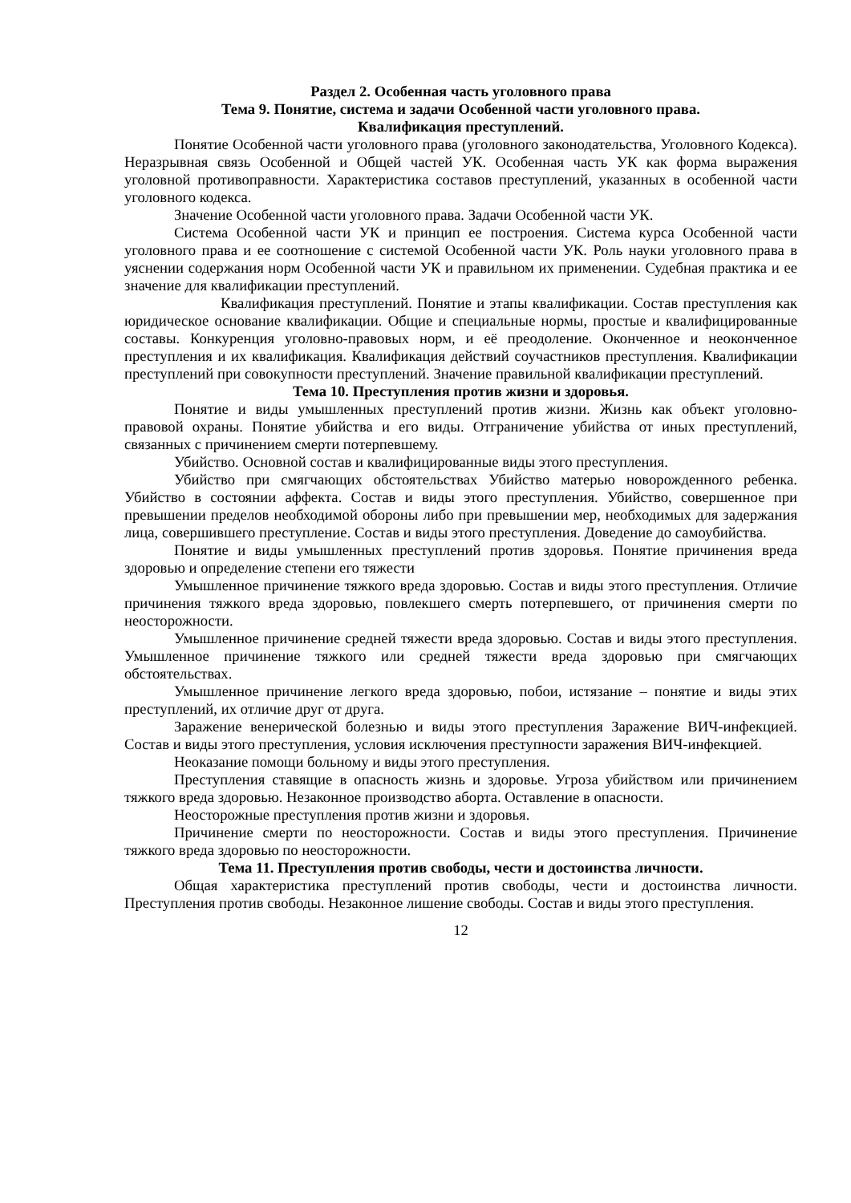Раздел 2. Особенная часть уголовного права
Тема 9. Понятие, система и задачи Особенной части уголовного права.
Квалификация преступлений.
Понятие Особенной части уголовного права (уголовного законодательства, Уголовного Кодекса). Неразрывная связь Особенной и Общей частей УК. Особенная часть УК как форма выражения уголовной противоправности. Характеристика составов преступлений, указанных в особенной части уголовного кодекса.
Значение Особенной части уголовного права. Задачи Особенной части УК.
Система Особенной части УК и принцип ее построения. Система курса Особенной части уголовного права и ее соотношение с системой Особенной части УК. Роль науки уголовного права в уяснении содержания норм Особенной части УК и правильном их применении. Судебная практика и ее значение для квалификации преступлений.
Квалификация преступлений. Понятие и этапы квалификации. Состав преступления как юридическое основание квалификации. Общие и специальные нормы, простые и квалифицированные составы. Конкуренция уголовно-правовых норм, и её преодоление. Оконченное и неоконченное преступления и их квалификация. Квалификация действий соучастников преступления. Квалификации преступлений при совокупности преступлений. Значение правильной квалификации преступлений.
Тема 10. Преступления против жизни и здоровья.
Понятие и виды умышленных преступлений против жизни. Жизнь как объект уголовно-правовой охраны. Понятие убийства и его виды. Отграничение убийства от иных преступлений, связанных с причинением смерти потерпевшему.
Убийство. Основной состав и квалифицированные виды этого преступления.
Убийство при смягчающих обстоятельствах Убийство матерью новорожденного ребенка. Убийство в состоянии аффекта. Состав и виды этого преступления. Убийство, совершенное при превышении пределов необходимой обороны либо при превышении мер, необходимых для задержания лица, совершившего преступление. Состав и виды этого преступления. Доведение до самоубийства.
Понятие и виды умышленных преступлений против здоровья. Понятие причинения вреда здоровью и определение степени его тяжести
Умышленное причинение тяжкого вреда здоровью. Состав и виды этого преступления. Отличие причинения тяжкого вреда здоровью, повлекшего смерть потерпевшего, от причинения смерти по неосторожности.
Умышленное причинение средней тяжести вреда здоровью. Состав и виды этого преступления. Умышленное причинение тяжкого или средней тяжести вреда здоровью при смягчающих обстоятельствах.
Умышленное причинение легкого вреда здоровью, побои, истязание – понятие и виды этих преступлений, их отличие друг от друга.
Заражение венерической болезнью и виды этого преступления Заражение ВИЧ-инфекцией. Состав и виды этого преступления, условия исключения преступности заражения ВИЧ-инфекцией.
Неоказание помощи больному и виды этого преступления.
Преступления ставящие в опасность жизнь и здоровье. Угроза убийством или причинением тяжкого вреда здоровью. Незаконное производство аборта. Оставление в опасности.
Неосторожные преступления против жизни и здоровья.
Причинение смерти по неосторожности. Состав и виды этого преступления. Причинение тяжкого вреда здоровью по неосторожности.
Тема 11. Преступления против свободы, чести и достоинства личности.
Общая характеристика преступлений против свободы, чести и достоинства личности. Преступления против свободы. Незаконное лишение свободы. Состав и виды этого преступления.
12